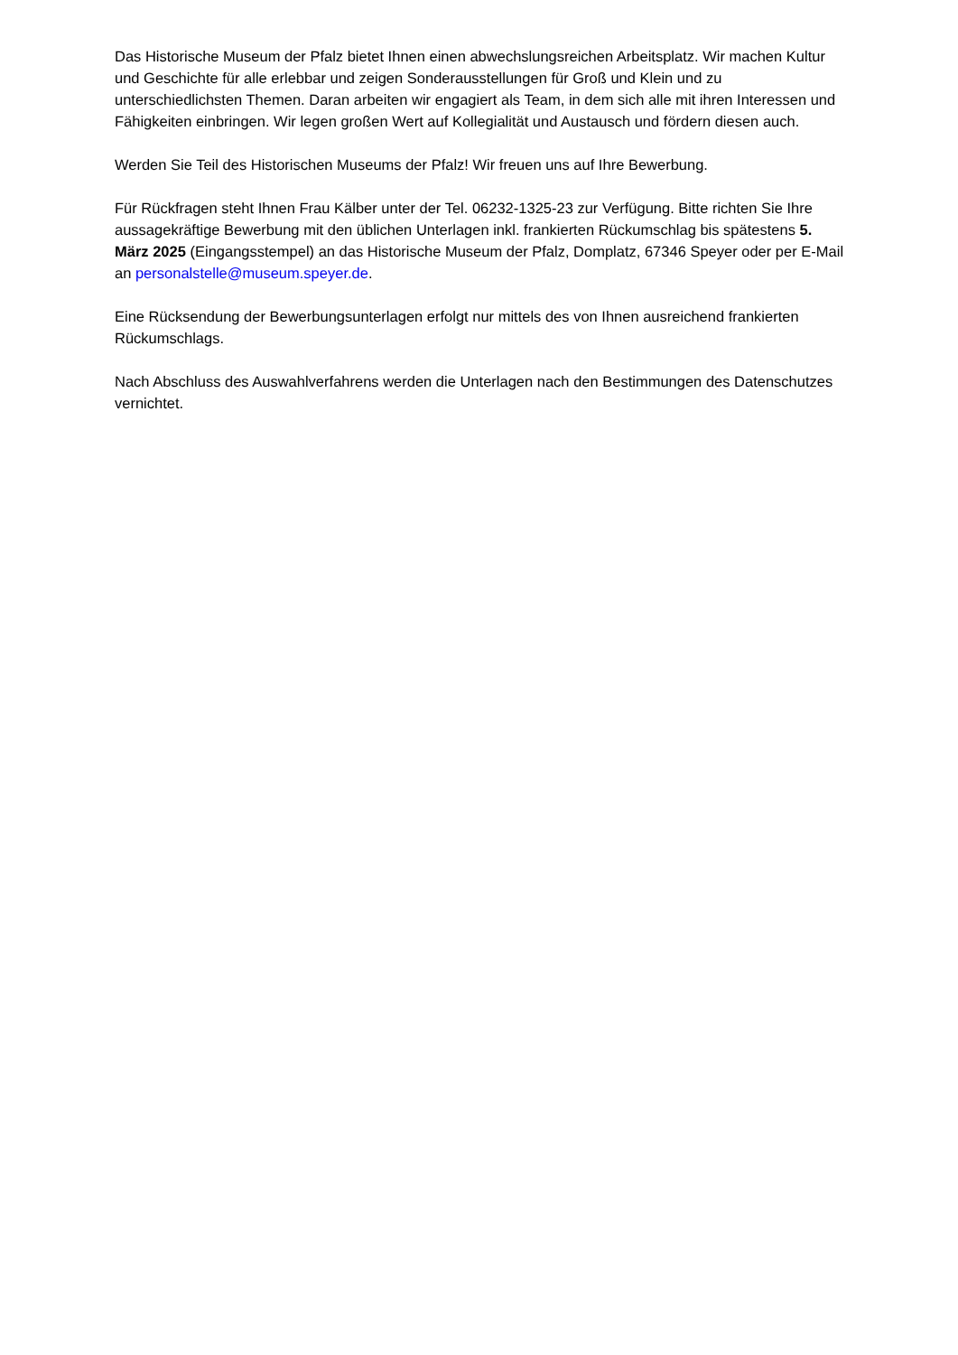Das Historische Museum der Pfalz bietet Ihnen einen abwechslungsreichen Arbeitsplatz. Wir machen Kultur und Geschichte für alle erlebbar und zeigen Sonderausstellungen für Groß und Klein und zu unterschiedlichsten Themen. Daran arbeiten wir engagiert als Team, in dem sich alle mit ihren Interessen und Fähigkeiten einbringen. Wir legen großen Wert auf Kollegialität und Austausch und fördern diesen auch.
Werden Sie Teil des Historischen Museums der Pfalz! Wir freuen uns auf Ihre Bewerbung.
Für Rückfragen steht Ihnen Frau Kälber unter der Tel. 06232-1325-23 zur Verfügung. Bitte richten Sie Ihre aussagekräftige Bewerbung mit den üblichen Unterlagen inkl. frankierten Rückumschlag bis spätestens 5. März 2025 (Eingangsstempel) an das Historische Museum der Pfalz, Domplatz, 67346 Speyer oder per E-Mail an personalstelle@museum.speyer.de.
Eine Rücksendung der Bewerbungsunterlagen erfolgt nur mittels des von Ihnen ausreichend frankierten Rückumschlags.
Nach Abschluss des Auswahlverfahrens werden die Unterlagen nach den Bestimmungen des Datenschutzes vernichtet.